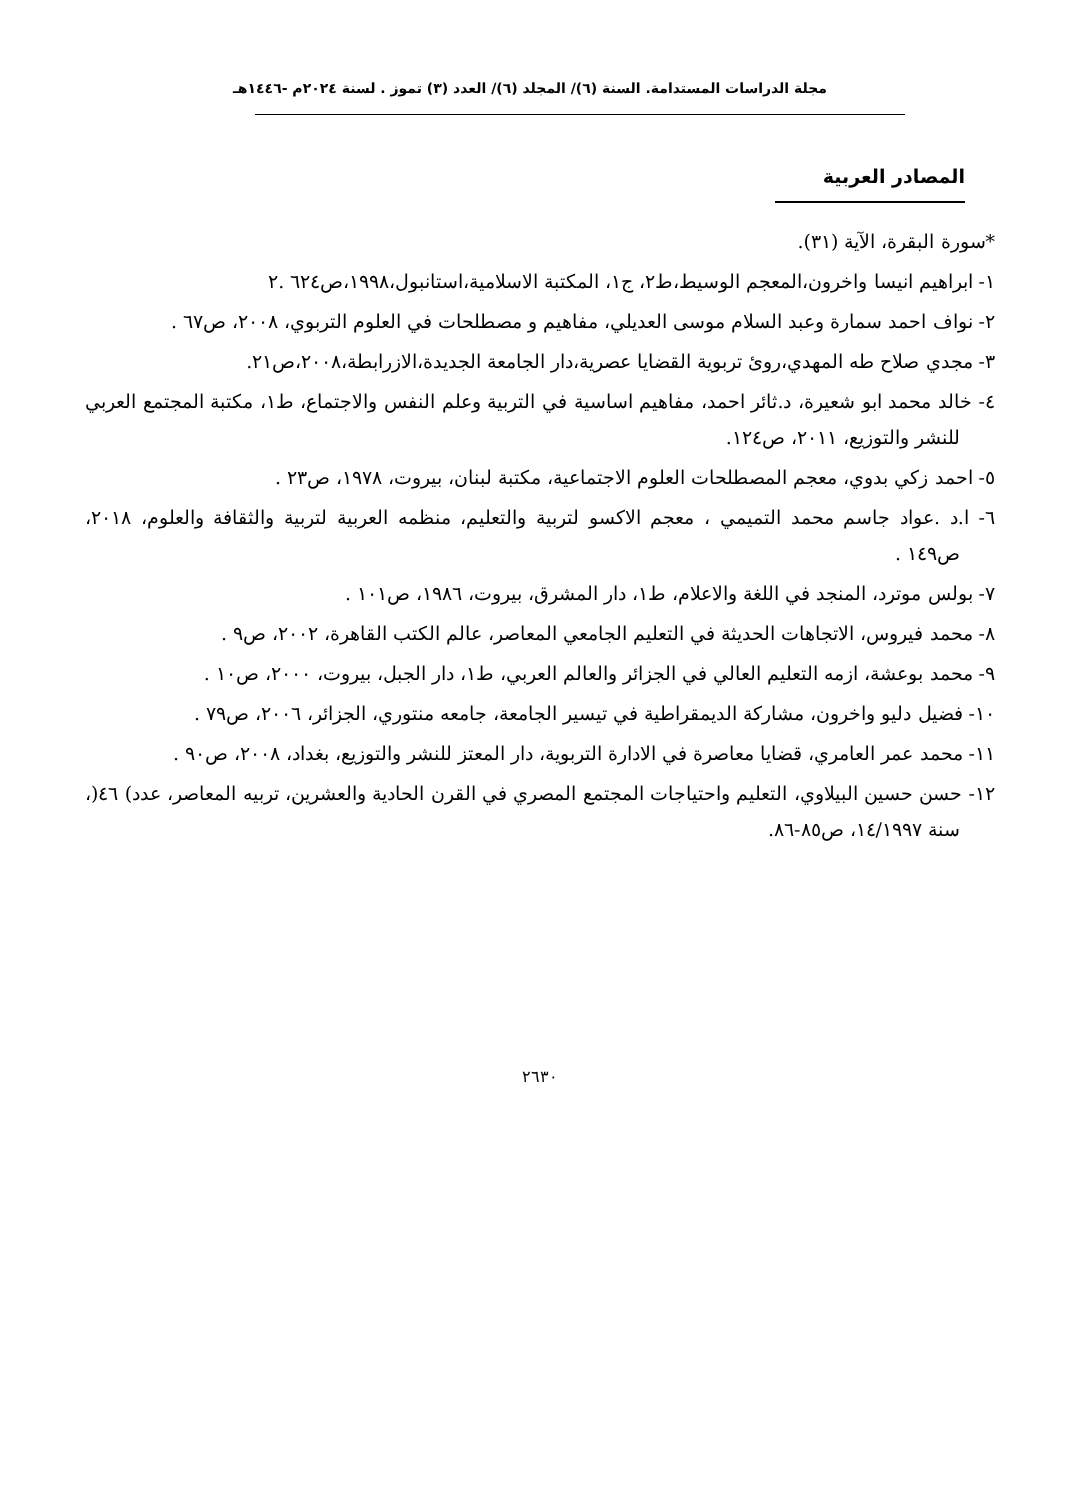مجلة الدراسات المستدامة. السنة (٦)/ المجلد (٦)/ العدد (٣) تموز . لسنة ٢٠٢٤م -١٤٤٦هـ
المصادر العربية
*سورة البقرة، الآية (٣١).
١- ابراهيم انيسا واخرون،المعجم الوسيط،ط٢، ج١، المكتبة الاسلامية،استانبول،١٩٩٨،ص٦٢٤ .٢
٢- نواف احمد سمارة وعبد السلام موسى العديلي، مفاهيم و مصطلحات في العلوم التربوي، ٢٠٠٨، ص٦٧ .
٣- مجدي صلاح طه المهدي،روئ تربوية القضايا عصرية،دار الجامعة الجديدة،الازرابطة،٢٠٠٨،ص٢١.
٤- خالد محمد ابو شعيرة، د.ثائر احمد، مفاهيم اساسية في التربية وعلم النفس والاجتماع، ط١، مكتبة المجتمع العربي للنشر والتوزيع، ٢٠١١، ص١٢٤.
٥- احمد زكي بدوي، معجم المصطلحات العلوم الاجتماعية، مكتبة لبنان، بيروت، ١٩٧٨، ص٢٣ .
٦- ا.د .عواد جاسم محمد التميمي ، معجم الاكسو لتربية والتعليم، منظمه العربية لتربية والثقافة والعلوم، ٢٠١٨، ص١٤٩ .
٧- بولس موترد، المنجد في اللغة والاعلام، ط١، دار المشرق، بيروت، ١٩٨٦، ص١٠١ .
٨- محمد فيروس، الاتجاهات الحديثة في التعليم الجامعي المعاصر، عالم الكتب القاهرة، ٢٠٠٢، ص٩ .
٩- محمد بوعشة، ازمه التعليم العالي في الجزائر والعالم العربي، ط١، دار الجبل، بيروت، ٢٠٠٠، ص١٠ .
١٠- فضيل دليو واخرون، مشاركة الديمقراطية في تيسير الجامعة، جامعه منتوري، الجزائر، ٢٠٠٦، ص٧٩ .
١١- محمد عمر العامري، قضايا معاصرة في الادارة التربوية، دار المعتز للنشر والتوزيع، بغداد، ٢٠٠٨، ص٩٠ .
١٢- حسن حسين البيلاوي، التعليم واحتياجات المجتمع المصري في القرن الحادية والعشرين، تربيه المعاصر، عدد) ٤٦(، سنة ١٤/١٩٩٧، ص٨٥-٨٦.
٢٦٣٠